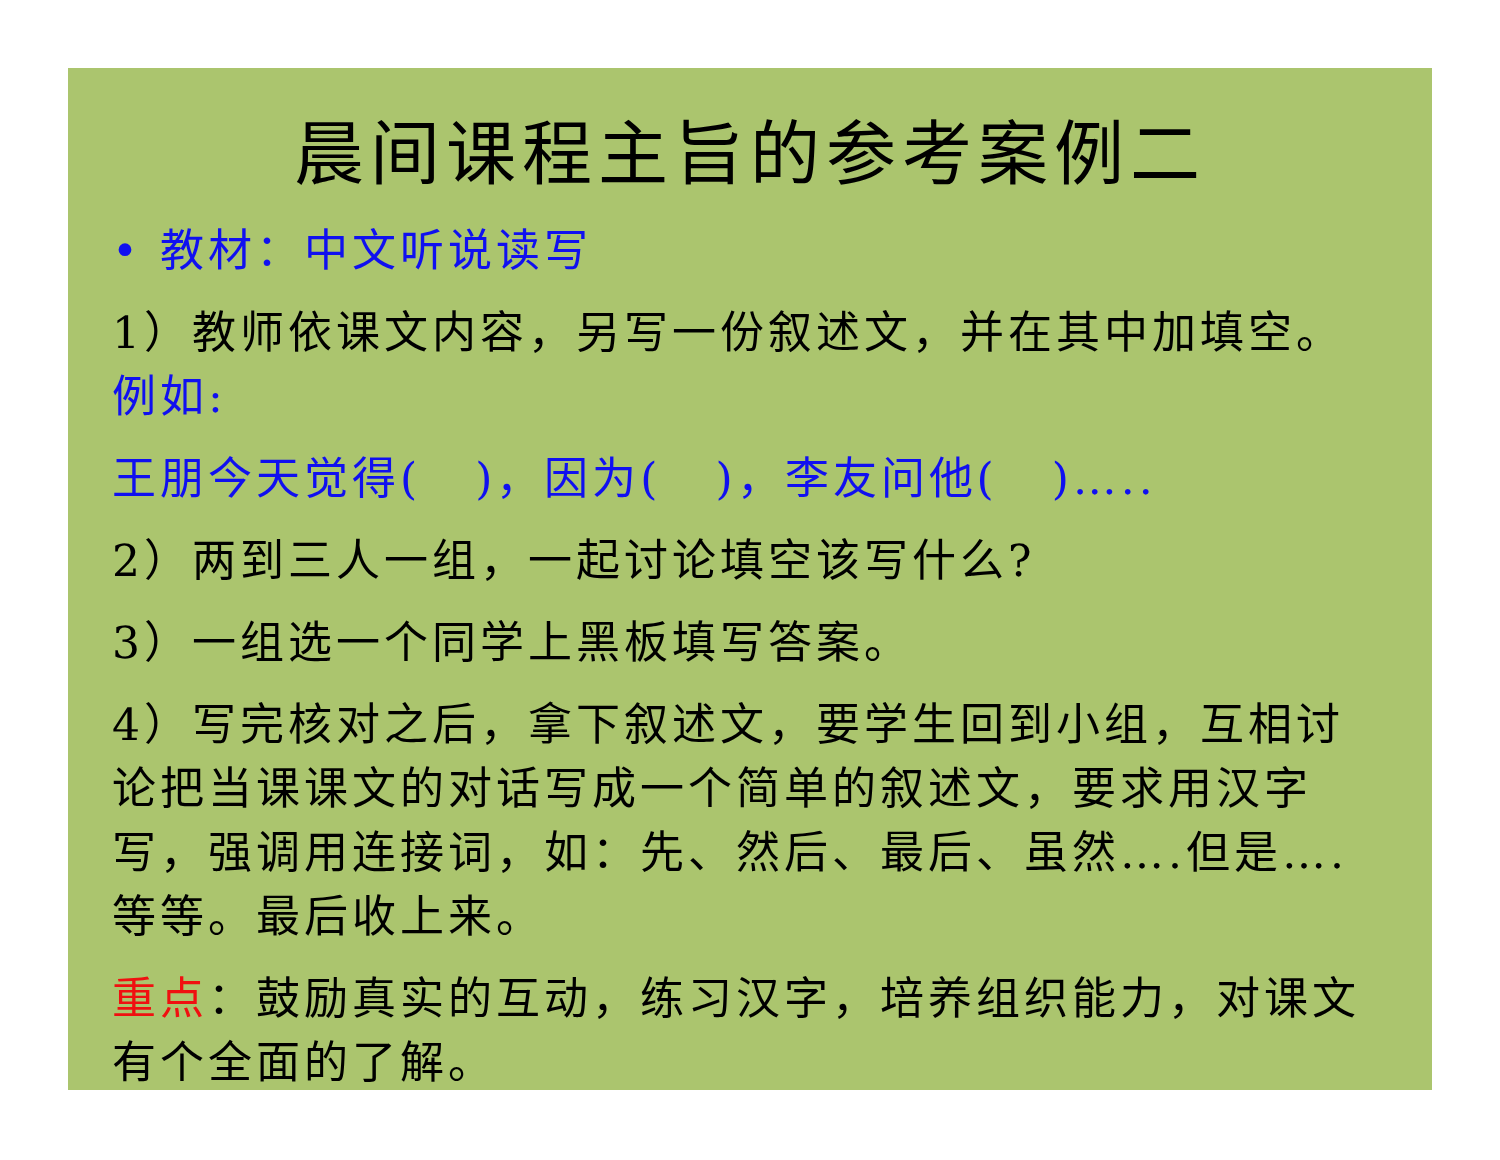晨间课程主旨的参考案例二
• 教材：中文听说读写
1）教师依课文内容，另写一份叙述文，并在其中加填空。例如:
王朋今天觉得( )，因为( )，李友问他( )…..
2）两到三人一组，一起讨论填空该写什么?
3）一组选一个同学上黑板填写答案。
4）写完核对之后，拿下叙述文，要学生回到小组，互相讨论把当课课文的对话写成一个简单的叙述文，要求用汉字写，强调用连接词，如：先、然后、最后、虽然….但是….等等。最后收上来。
重点：鼓励真实的互动，练习汉字，培养组织能力，对课文有个全面的了解。